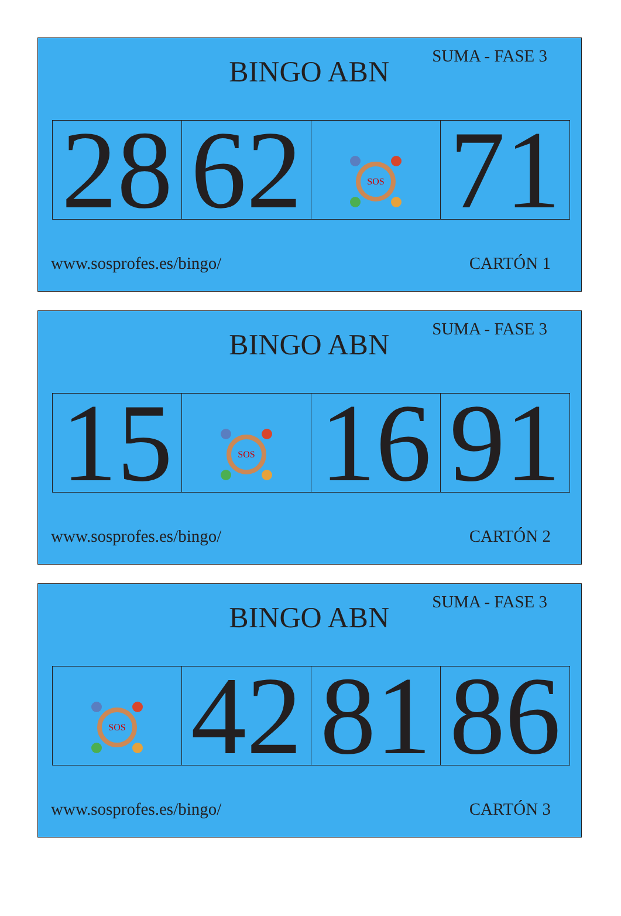BINGO ABN
SUMA - FASE 3
| 28 | 62 | SOS | 71 |
www.sosprofes.es/bingo/ CARTÓN 1
BINGO ABN
SUMA - FASE 3
| 15 | SOS | 16 | 91 |
www.sosprofes.es/bingo/ CARTÓN 2
BINGO ABN
SUMA - FASE 3
| SOS | 42 | 81 | 86 |
www.sosprofes.es/bingo/ CARTÓN 3